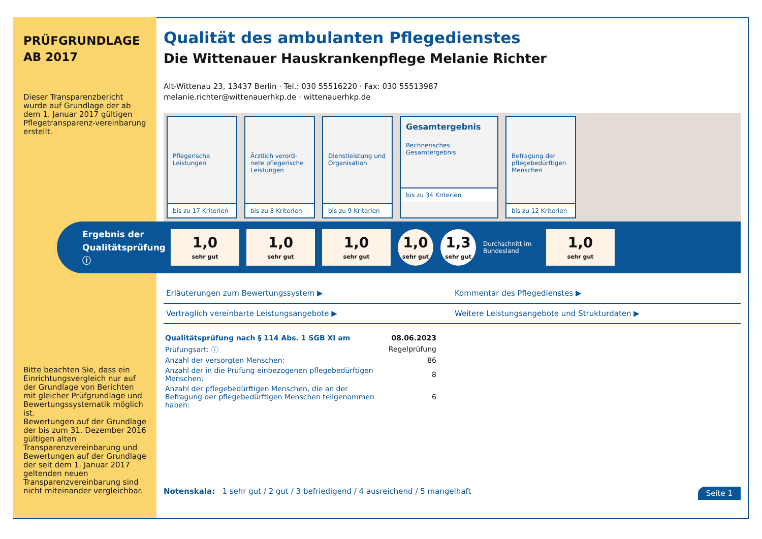PRÜFGRUNDLAGE
AB 2017
Dieser Transparenzbericht wurde auf Grundlage der ab dem 1. Januar 2017 gültigen Pflegetransparenz-vereinbarung erstellt.
Bitte beachten Sie, dass ein Einrichtungsvergleich nur auf der Grundlage von Berichten mit gleicher Prüfgrundlage und Bewertungssystematik möglich ist.
Bewertungen auf der Grundlage der bis zum 31. Dezember 2016 gültigen alten Transparenzvereinbarung und Bewertungen auf der Grundlage der seit dem 1. Januar 2017 geltenden neuen Transparenzvereinbarung sind nicht miteinander vergleichbar.
Qualität des ambulanten Pflegedienstes
Die Wittenauer Hauskrankenpflege Melanie Richter
Alt-Wittenau 23, 13437 Berlin · Tel.: 030 55516220 · Fax: 030 55513987
melanie.richter@wittenauerhkp.de · wittenauerhkp.de
Pflegerische Leistungen
bis zu 17 Kriterien
Ärztlich verord-nete pflegerische Leistungen
bis zu 8 Kriterien
Dienstleistung und Organisation
bis zu 9 Kriterien
Gesamtergebnis
Rechnerisches Gesamtergebnis
bis zu 34 Kriterien
Befragung der pflegebedürftigen Menschen
bis zu 12 Kriterien
Ergebnis der Qualitätsprüfung ⓘ
1,0
sehr gut
1,0
sehr gut
1,0
sehr gut
1,0
sehr gut
1,3
sehr gut
Durchschnitt im Bundesland
1,0
sehr gut
Erläuterungen zum Bewertungssystem ▶
Kommentar des Pflegedienstes ▶
Vertraglich vereinbarte Leistungsangebote ▶
Weitere Leistungsangebote und Strukturdaten ▶
| Qualitätsprüfung nach § 114 Abs. 1 SGB XI am | 08.06.2023 |
| Prüfungsart: ⓘ | Regelprüfung |
| Anzahl der versorgten Menschen: | 86 |
| Anzahl der in die Prüfung einbezogenen pflegebedürftigen Menschen: | 8 |
| Anzahl der pflegebedürftigen Menschen, die an der Befragung der pflegebedürftigen Menschen teilgenommen haben: | 6 |
Notenskala: 1 sehr gut / 2 gut / 3 befriedigend / 4 ausreichend / 5 mangelhaft Seite 1